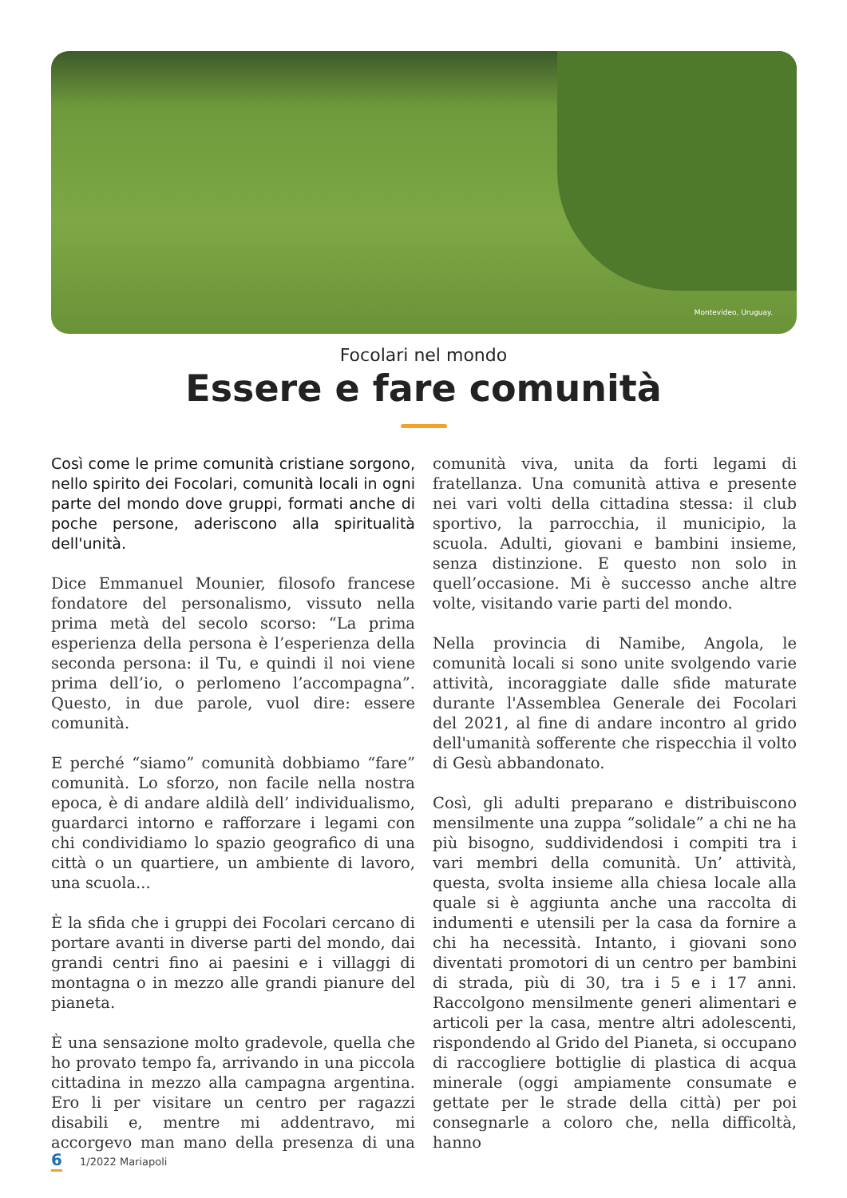Montevideo, Uruguay.
Focolari nel mondo
Essere e fare comunità
Così come le prime comunità cristiane sorgono, nello spirito dei Focolari, comunità locali in ogni parte del mondo dove gruppi, formati anche di poche persone, aderiscono alla spiritualità dell'unità.
Dice Emmanuel Mounier, filosofo francese fondatore del personalismo, vissuto nella prima metà del secolo scorso: “La prima esperienza della persona è l’esperienza della seconda persona: il Tu, e quindi il noi viene prima dell’io, o perlomeno l’accompagna”. Questo, in due parole, vuol dire: essere comunità.
E perché “siamo” comunità dobbiamo “fare” comunità. Lo sforzo, non facile nella nostra epoca, è di andare aldilà dell’ individualismo, guardarci intorno e rafforzare i legami con chi condividiamo lo spazio geografico di una città o un quartiere, un ambiente di lavoro, una scuola...
È la sfida che i gruppi dei Focolari cercano di portare avanti in diverse parti del mondo, dai grandi centri fino ai paesini e i villaggi di montagna o in mezzo alle grandi pianure del pianeta.
È una sensazione molto gradevole, quella che ho provato tempo fa, arrivando in una piccola cittadina in mezzo alla campagna argentina. Ero li per visitare un centro per ragazzi disabili e, mentre mi addentravo, mi accorgevo man mano della presenza di una comunità viva, unita da forti legami di fratellanza. Una comunità attiva e presente nei vari volti della cittadina stessa: il club sportivo, la parrocchia, il municipio, la scuola. Adulti, giovani e bambini insieme, senza distinzione. E questo non solo in quell’occasione. Mi è successo anche altre volte, visitando varie parti del mondo.
Nella provincia di Namibe, Angola, le comunità locali si sono unite svolgendo varie attività, incoraggiate dalle sfide maturate durante l'Assemblea Generale dei Focolari del 2021, al fine di andare incontro al grido dell'umanità sofferente che rispecchia il volto di Gesù abbandonato.
Così, gli adulti preparano e distribuiscono mensilmente una zuppa “solidale” a chi ne ha più bisogno, suddividendosi i compiti tra i vari membri della comunità. Un’ attività, questa, svolta insieme alla chiesa locale alla quale si è aggiunta anche una raccolta di indumenti e utensili per la casa da fornire a chi ha necessità. Intanto, i giovani sono diventati promotori di un centro per bambini di strada, più di 30, tra i 5 e i 17 anni. Raccolgono mensilmente generi alimentari e articoli per la casa, mentre altri adolescenti, rispondendo al Grido del Pianeta, si occupano di raccogliere bottiglie di plastica di acqua minerale (oggi ampiamente consumate e gettate per le strade della città) per poi consegnarle a coloro che, nella difficoltà, hanno
6 1/2022 Mariapoli